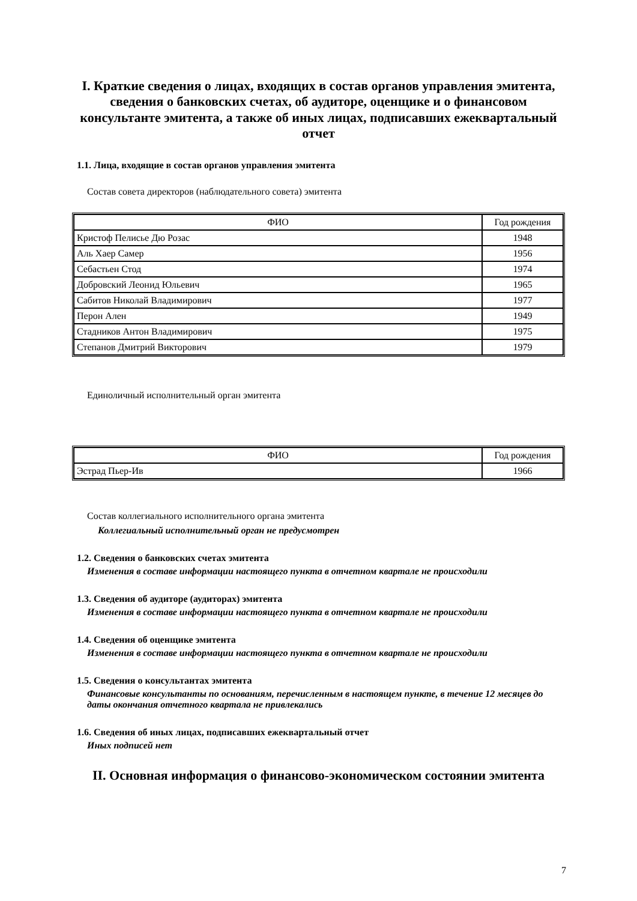I. Краткие сведения о лицах, входящих в состав органов управления эмитента, сведения о банковских счетах, об аудиторе, оценщике и о финансовом консультанте эмитента, а также об иных лицах, подписавших ежеквартальный отчет
1.1. Лица, входящие в состав органов управления эмитента
Состав совета директоров (наблюдательного совета) эмитента
| ФИО | Год рождения |
| --- | --- |
| Кристоф Пелисье Дю Розас | 1948 |
| Аль Хаер Самер | 1956 |
| Себастьен Стод | 1974 |
| Добровский Леонид Юльевич | 1965 |
| Сабитов Николай Владимирович | 1977 |
| Перон Ален | 1949 |
| Стадников Антон Владимирович | 1975 |
| Степанов Дмитрий Викторович | 1979 |
Единоличный исполнительный орган эмитента
| ФИО | Год рождения |
| --- | --- |
| Эстрад Пьер-Ив | 1966 |
Состав коллегиального исполнительного органа эмитента
Коллегиальный исполнительный орган не предусмотрен
1.2. Сведения о банковских счетах эмитента
Изменения в составе информации настоящего пункта в отчетном квартале не происходили
1.3. Сведения об аудиторе (аудиторах) эмитента
Изменения в составе информации настоящего пункта в отчетном квартале не происходили
1.4. Сведения об оценщике эмитента
Изменения в составе информации настоящего пункта в отчетном квартале не происходили
1.5. Сведения о консультантах эмитента
Финансовые консультанты по основаниям, перечисленным в настоящем пункте, в течение 12 месяцев до даты окончания отчетного квартала не привлекались
1.6. Сведения об иных лицах, подписавших ежеквартальный отчет
Иных подписей нет
II. Основная информация о финансово-экономическом состоянии эмитента
7